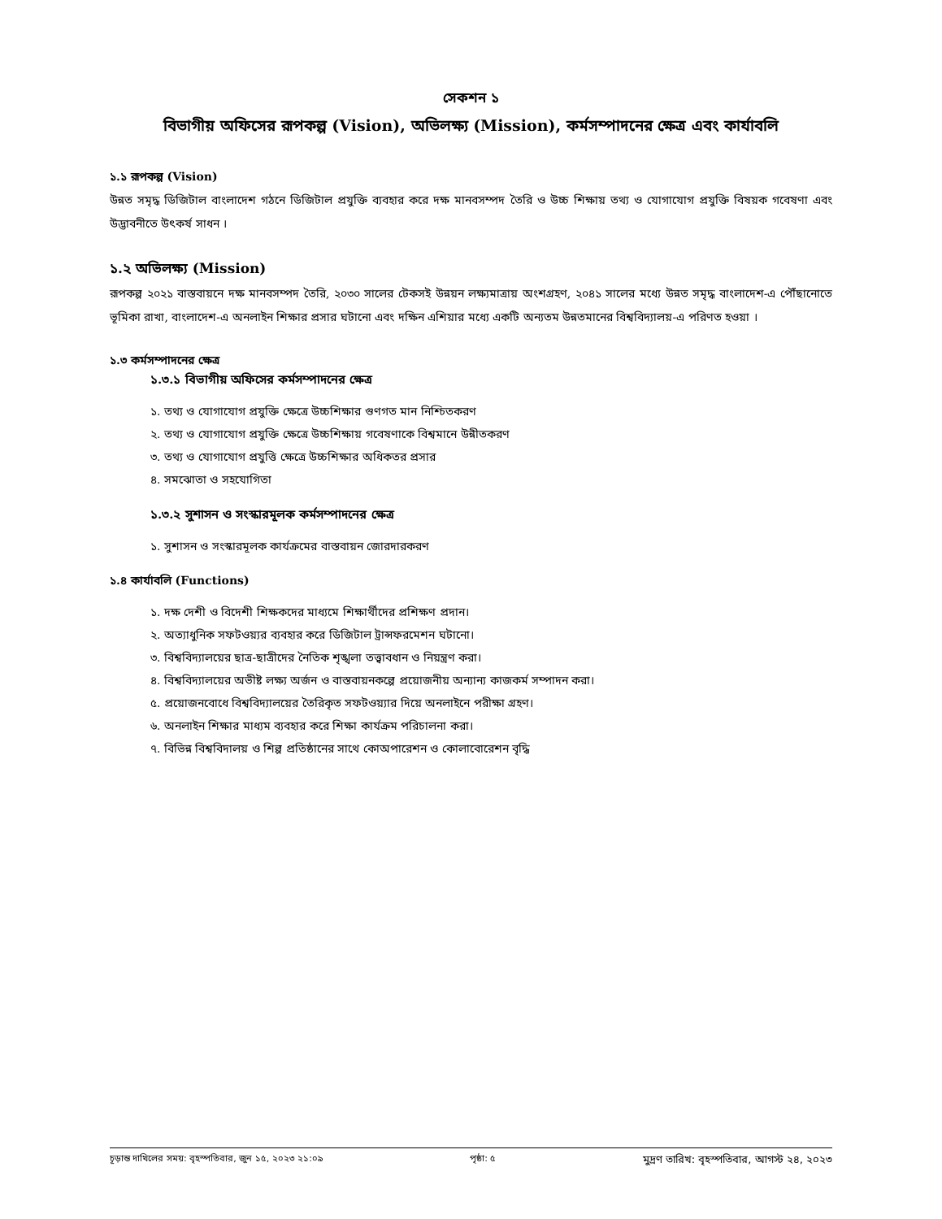সেকশন ১
বিভাগীয় অফিসের রূপকল্প (Vision), অভিলক্ষ্য (Mission), কর্মসম্পাদনের ক্ষেত্র এবং কার্যাবলি
১.১ রূপকল্প (Vision)
উন্নত সমৃদ্ধ ডিজিটাল বাংলাদেশ গঠনে ডিজিটাল প্রযুক্তি ব্যবহার করে দক্ষ মানবসম্পদ তৈরি ও উচ্চ শিক্ষায় তথ্য ও যোগাযোগ প্রযুক্তি বিষয়ক গবেষণা এবং উদ্ভাবনীতে উৎকর্ষ সাধন ।
১.২ অভিলক্ষ্য (Mission)
রূপকল্প ২০২১ বাস্তবায়নে দক্ষ মানবসম্পদ তৈরি, ২০৩০ সালের টেকসই উন্নয়ন লক্ষ্যমাত্রায় অংশগ্রহণ, ২০৪১ সালের মধ্যে উন্নত সমৃদ্ধ বাংলাদেশ-এ পৌঁছানোতে ভূমিকা রাখা, বাংলাদেশ-এ অনলাইন শিক্ষার প্রসার ঘটানো এবং দক্ষিন এশিয়ার মধ্যে একটি অন্যতম উন্নতমানের বিশ্ববিদ্যালয়-এ পরিণত হওয়া ।
১.৩ কর্মসম্পাদনের ক্ষেত্র
১.৩.১ বিভাগীয় অফিসের কর্মসম্পাদনের ক্ষেত্র
১. তথ্য ও যোগাযোগ প্রযুক্তি ক্ষেত্রে উচ্চশিক্ষার গুণগত মান নিশ্চিতকরণ
২. তথ্য ও যোগাযোগ প্রযুক্তি ক্ষেত্রে উচ্চশিক্ষায় গবেষণাকে বিশ্বমানে উন্নীতকরণ
৩. তথ্য ও যোগাযোগ প্রযুত্তি ক্ষেত্রে উচ্চশিক্ষার অধিকতর প্রসার
৪. সমঝোতা ও সহযোগিতা
১.৩.২ সুশাসন ও সংস্কারমূলক কর্মসম্পাদনের ক্ষেত্র
১. সুশাসন ও সংস্কারমূলক কার্যক্রমের বাস্তবায়ন জোরদারকরণ
১.৪ কার্যাবলি (Functions)
১. দক্ষ দেশী ও বিদেশী শিক্ষকদের মাধ্যমে শিক্ষার্থীদের প্রশিক্ষণ প্রদান।
২. অত্যাধুনিক সফটওয়্যর ব্যবহার করে ডিজিটাল ট্রান্সফরমেশন ঘটানো।
৩. বিশ্ববিদ্যালয়ের ছাত্র-ছাত্রীদের নৈতিক শৃঙ্খলা তত্ত্বাবধান ও নিয়ন্ত্রণ করা।
৪. বিশ্ববিদ্যালয়ের অভীষ্ট লক্ষ্য অর্জন ও বাস্তবায়নকল্পে প্রয়োজনীয় অন্যান্য কাজকর্ম সম্পাদন করা।
৫. প্রয়োজনবোধে বিশ্ববিদ্যালয়ের তৈরিকৃত সফটওয়্যার দিয়ে অনলাইনে পরীক্ষা গ্রহণ।
৬. অনলাইন শিক্ষার মাধ্যম ব্যবহার করে শিক্ষা কার্যক্রম পরিচালনা করা।
৭. বিভিন্ন বিশ্ববিদালয় ও শিল্প প্রতিষ্ঠানের সাথে কোঅপারেশন ও কোলাবোরেশন বৃদ্ধি
চূড়ান্ত দাখিলের সময়: বৃহস্পতিবার, জুন ১৫, ২০২৩ ২১:০৯ পৃষ্ঠা: ৫ মুদ্রণ তারিখ: বৃহস্পতিবার, আগস্ট ২৪, ২০২৩